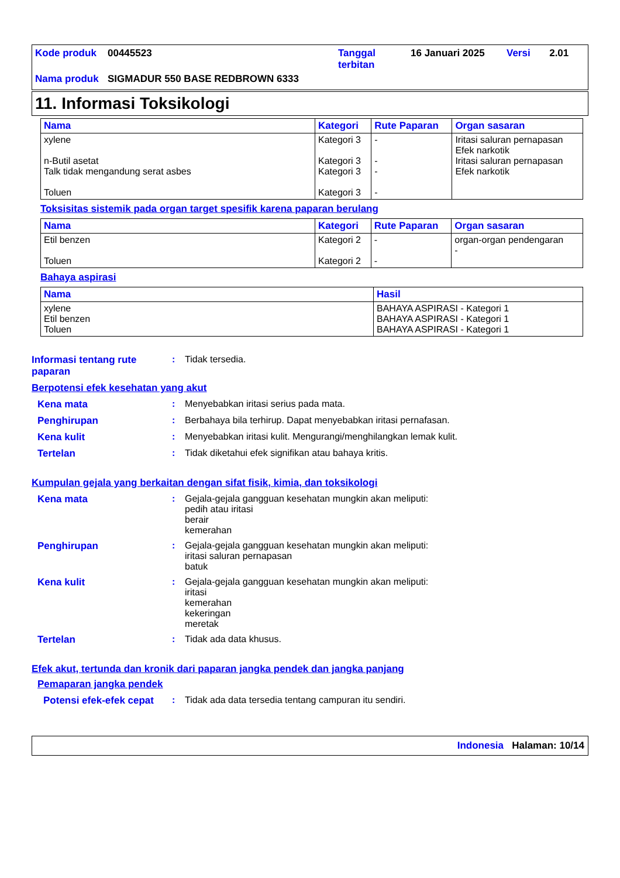| Kode produk | 00445523 | Tanggal terbitan | 16 Januari 2025 | Versi | 2.01 |
| Nama produk | SIGMADUR 550 BASE REDBROWN 6333 | | | | |
11. Informasi Toksikologi
| Nama | Kategori | Rute Paparan | Organ sasaran |
| --- | --- | --- | --- |
| xylene n-Butil asetat Talk tidak mengandung serat asbes Toluen | Kategori 3 Kategori 3 Kategori 3 Kategori 3 | - - - - | Iritasi saluran pernapasan Efek narkotik Iritasi saluran pernapasan Efek narkotik |
Toksisitas sistemik pada organ target spesifik karena paparan berulang
| Nama | Kategori | Rute Paparan | Organ sasaran |
| --- | --- | --- | --- |
| Etil benzen Toluen | Kategori 2 Kategori 2 | - - | organ-organ pendengaran - |
Bahaya aspirasi
| Nama | Hasil |
| --- | --- |
| xylene Etil benzen Toluen | BAHAYA ASPIRASI - Kategori 1 BAHAYA ASPIRASI - Kategori 1 BAHAYA ASPIRASI - Kategori 1 |
Informasi tentang rute paparan
: Tidak tersedia.
Berpotensi efek kesehatan yang akut
Kena mata : Menyebabkan iritasi serius pada mata.
Penghirupan : Berbahaya bila terhirup. Dapat menyebabkan iritasi pernafasan.
Kena kulit : Menyebabkan iritasi kulit. Mengurangi/menghilangkan lemak kulit.
Tertelan : Tidak diketahui efek signifikan atau bahaya kritis.
Kumpulan gejala yang berkaitan dengan sifat fisik, kimia, dan toksikologi
Kena mata : Gejala-gejala gangguan kesehatan mungkin akan meliputi:
pedih atau iritasi
berair
kemerahan
Penghirupan : Gejala-gejala gangguan kesehatan mungkin akan meliputi:
iritasi saluran pernapasan
batuk
Kena kulit : Gejala-gejala gangguan kesehatan mungkin akan meliputi:
iritasi
kemerahan
kekeringan
meretak
Tertelan : Tidak ada data khusus.
Efek akut, tertunda dan kronik dari paparan jangka pendek dan jangka panjang
Pemaparan jangka pendek
Potensi efek-efek cepat
: Tidak ada data tersedia tentang campuran itu sendiri.
Indonesia Halaman: 10/14